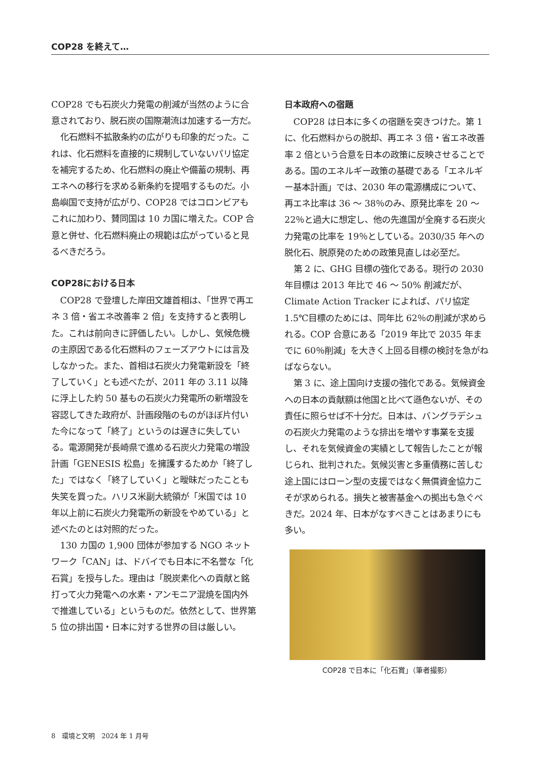COP28 を終えて…
COP28 でも石炭火力発電の削減が当然のように合意されており、脱石炭の国際潮流は加速する一方だ。
化石燃料不拡散条約の広がりも印象的だった。これは、化石燃料を直接的に規制していないパリ協定を補完するため、化石燃料の廃止や備蓄の規制、再エネへの移行を求める新条約を提唱するものだ。小島嶼国で支持が広がり、COP28 ではコロンビアもこれに加わり、賛同国は 10 カ国に増えた。COP 合意と併せ、化石燃料廃止の規範は広がっていると見るべきだろう。
COP28における日本
COP28 で登壇した岸田文雄首相は、「世界で再エネ 3 倍・省エネ改善率 2 倍」を支持すると表明した。これは前向きに評価したい。しかし、気候危機の主原因である化石燃料のフェーズアウトには言及しなかった。また、首相は石炭火力発電新設を「終了していく」とも述べたが、2011 年の 3.11 以降に浮上した約 50 基もの石炭火力発電所の新増設を容認してきた政府が、計画段階のものがほぼ片付いた今になって「終了」というのは遅きに失している。電源開発が長崎県で進める石炭火力発電の増設計画「GENESIS 松島」を擁護するためか「終了した」ではなく「終了していく」と曖昧だったことも失笑を買った。ハリス米副大統領が「米国では 10 年以上前に石炭火力発電所の新設をやめている」と述べたのとは対照的だった。
130 カ国の 1,900 団体が参加する NGO ネットワーク「CAN」は、ドバイでも日本に不名誉な「化石賞」を授与した。理由は「脱炭素化への貢献と銘打って火力発電への水素・アンモニア混焼を国内外で推進している」というものだ。依然として、世界第 5 位の排出国・日本に対する世界の目は厳しい。
日本政府への宿題
COP28 は日本に多くの宿題を突きつけた。第 1 に、化石燃料からの脱却、再エネ 3 倍・省エネ改善率 2 倍という合意を日本の政策に反映させることである。国のエネルギー政策の基礎である「エネルギー基本計画」では、2030 年の電源構成について、再エネ比率は 36 ～ 38％のみ、原発比率を 20 ～ 22％と過大に想定し、他の先進国が全廃する石炭火力発電の比率を 19％としている。2030/35 年への脱化石、脱原発のための政策見直しは必至だ。
第 2 に、GHG 目標の強化である。現行の 2030 年目標は 2013 年比で 46 ～ 50% 削減だが、Climate Action Tracker によれば、パリ協定 1.5℃目標のためには、同年比 62％の削減が求められる。COP 合意にある「2019 年比で 2035 年までに 60％削減」を大きく上回る目標の検討を急がねばならない。
第 3 に、途上国向け支援の強化である。気候資金への日本の貢献額は他国と比べて遜色ないが、その責任に照らせば不十分だ。日本は、バングラデシュの石炭火力発電のような排出を増やす事業を支援し、それを気候資金の実績として報告したことが報じられ、批判された。気候災害と多重債務に苦しむ途上国にはローン型の支援ではなく無償資金協力こそが求められる。損失と被害基金への拠出も急ぐべきだ。2024 年、日本がなすべきことはあまりにも多い。
COP28 で日本に「化石賞」（筆者撮影）
8　環境と文明　2024 年 1 月号